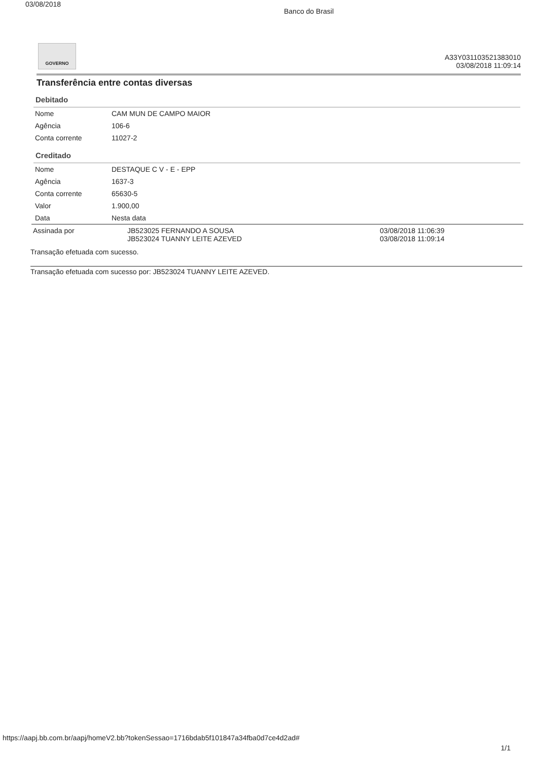03/08/2018
Banco do Brasil
GOVERNO
A33Y031103521383010
03/08/2018 11:09:14
Transferência entre contas diversas
Debitado
| Nome | CAM MUN DE CAMPO MAIOR |
| Agência | 106-6 |
| Conta corrente | 11027-2 |
Creditado
| Nome | DESTAQUE C V - E - EPP |
| Agência | 1637-3 |
| Conta corrente | 65630-5 |
| Valor | 1.900,00 |
| Data | Nesta data |
| Assinada por | JB523025 FERNANDO A SOUSA JB523024 TUANNY LEITE AZEVED | 03/08/2018 11:06:39 03/08/2018 11:09:14 |
Transação efetuada com sucesso.
Transação efetuada com sucesso por: JB523024 TUANNY LEITE AZEVED.
https://aapj.bb.com.br/aapj/homeV2.bb?tokenSessao=1716bdab5f101847a34fba0d7ce4d2ad# 1/1